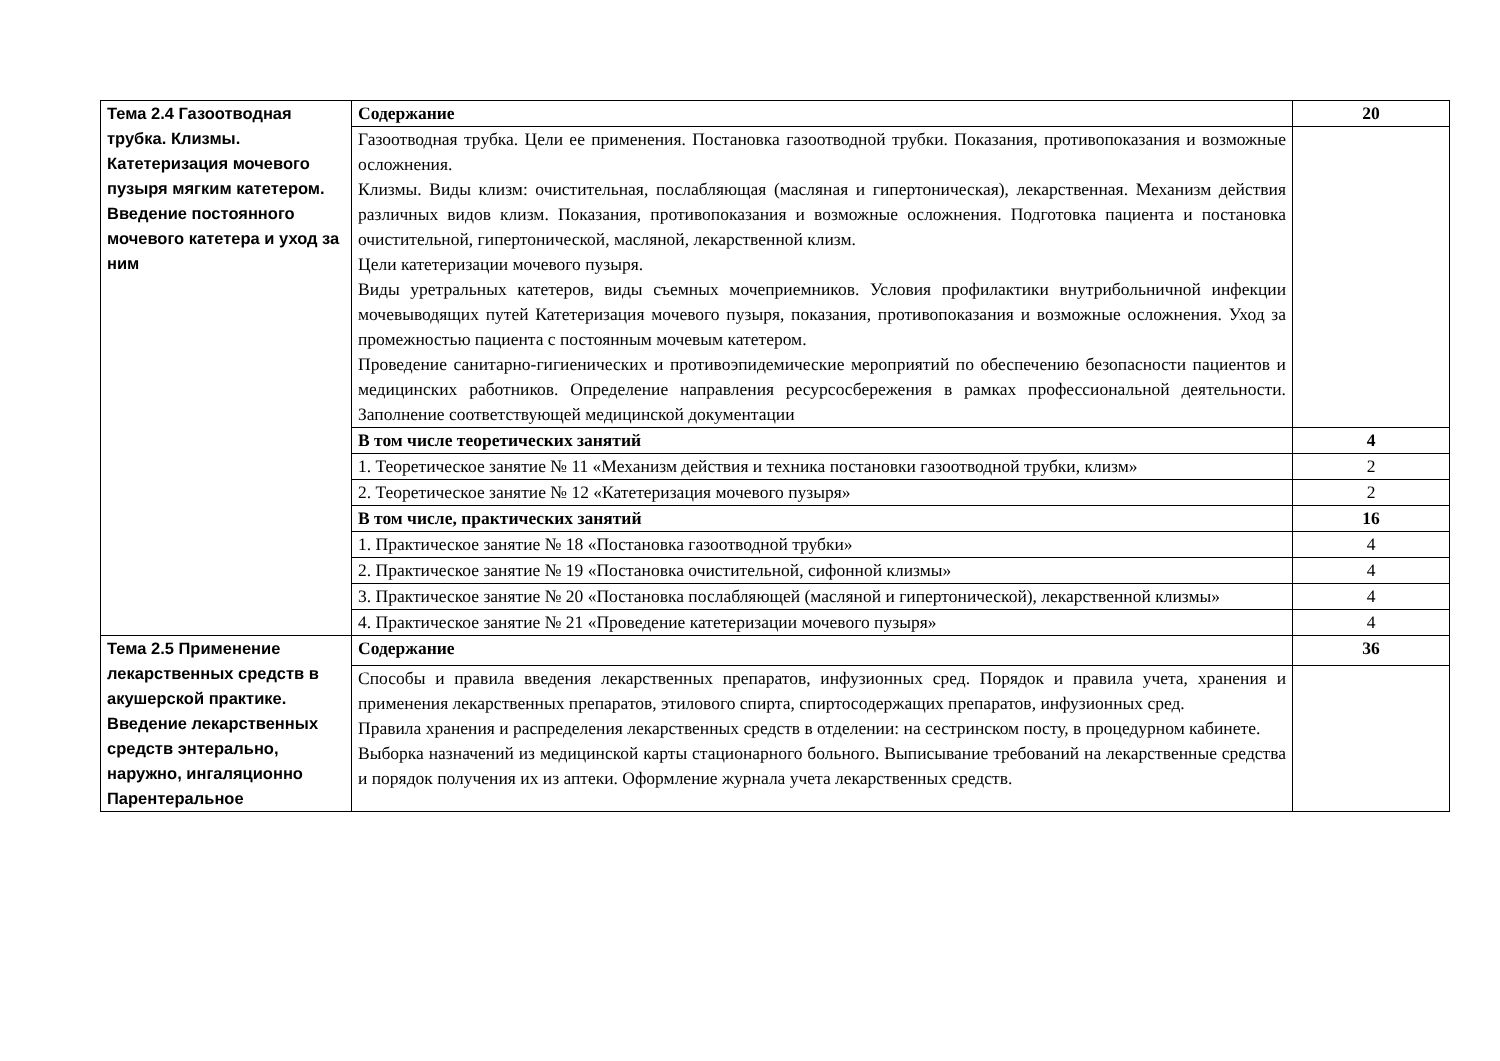| Тема 2.4 Газоотводная трубка. Клизмы. Катетеризация мочевого пузыря мягким катетером. Введение постоянного мочевого катетера и уход за ним | Содержание | 20 |
| | Газоотводная трубка. Цели ее применения. Постановка газоотводной трубки. Показания, противопоказания и возможные осложнения. Клизмы. Виды клизм: очистительная, послабляющая (масляная и гипертоническая), лекарственная. Механизм действия различных видов клизм. Показания, противопоказания и возможные осложнения. Подготовка пациента и постановка очистительной, гипертонической, масляной, лекарственной клизм. Цели катетеризации мочевого пузыря. Виды уретральных катетеров, виды съемных мочеприемников. Условия профилактики внутрибольничной инфекции мочевыводящих путей Катетеризация мочевого пузыря, показания, противопоказания и возможные осложнения. Уход за промежностью пациента с постоянным мочевым катетером. Проведение санитарно-гигиенических и противоэпидемические мероприятий по обеспечению безопасности пациентов и медицинских работников. Определение направления ресурсосбережения в рамках профессиональной деятельности. Заполнение соответствующей медицинской документации | |
| | В том числе теоретических занятий | 4 |
| | 1. Теоретическое занятие № 11 «Механизм действия и техника постановки газоотводной трубки, клизм» | 2 |
| | 2. Теоретическое занятие № 12 «Катетеризация мочевого пузыря» | 2 |
| | В том числе, практических занятий | 16 |
| | 1. Практическое занятие № 18 «Постановка газоотводной трубки» | 4 |
| | 2. Практическое занятие № 19 «Постановка очистительной, сифонной клизмы» | 4 |
| | 3. Практическое занятие № 20 «Постановка послабляющей (масляной и гипертонической), лекарственной клизмы» | 4 |
| | 4. Практическое занятие № 21 «Проведение катетеризации мочевого пузыря» | 4 |
| Тема 2.5 Применение лекарственных средств в акушерской практике. Введение лекарственных средств энтерально, наружно, ингаляционно Парентеральное | Содержание | 36 |
| | Способы и правила введения лекарственных препаратов, инфузионных сред. Порядок и правила учета, хранения и применения лекарственных препаратов, этилового спирта, спиртосодержащих препаратов, инфузионных сред. Правила хранения и распределения лекарственных средств в отделении: на сестринском посту, в процедурном кабинете. Выборка назначений из медицинской карты стационарного больного. Выписывание требований на лекарственные средства и порядок получения их из аптеки. Оформление журнала учета лекарственных средств. | |